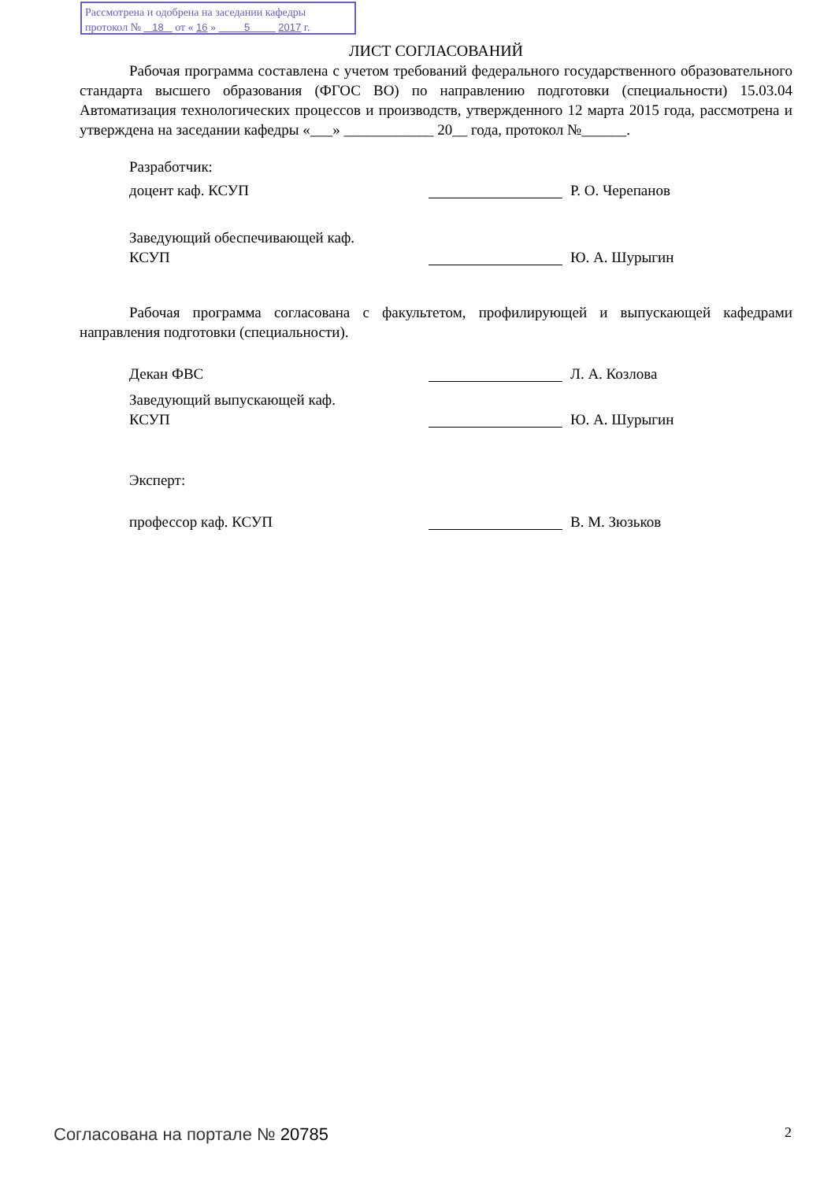Рассмотрена и одобрена на заседании кафедры
протокол № 18 от « 16 » 5 2017 г.
ЛИСТ СОГЛАСОВАНИЙ
Рабочая программа составлена с учетом требований федерального государственного образовательного стандарта высшего образования (ФГОС ВО) по направлению подготовки (специальности) 15.03.04 Автоматизация технологических процессов и производств, утвержденного 12 марта 2015 года, рассмотрена и утверждена на заседании кафедры «___» ____________ 20__ года, протокол №______.
Разработчик:
доцент каф. КСУП Р. О. Черепанов
Заведующий обеспечивающей каф.
КСУП Ю. А. Шурыгин
Рабочая программа согласована с факультетом, профилирующей и выпускающей кафедрами направления подготовки (специальности).
Декан ФВС Л. А. Козлова
Заведующий выпускающей каф.
КСУП Ю. А. Шурыгин
Эксперт:
профессор каф. КСУП В. М. Зюзьков
Согласована на портале № 20785 2